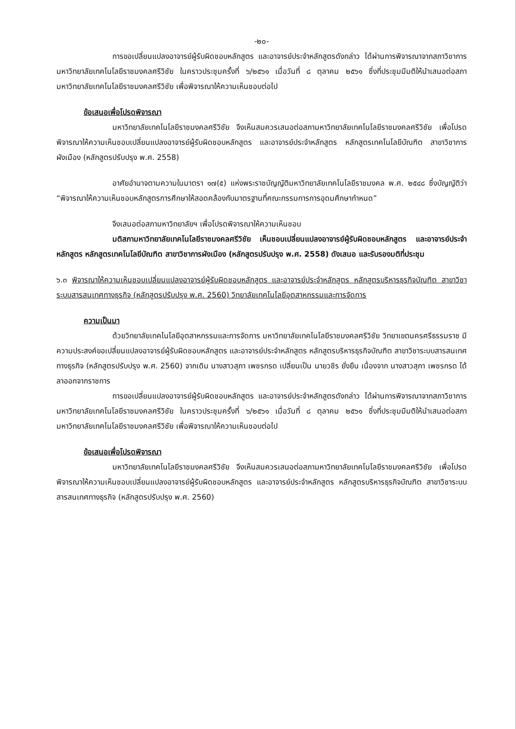-๒๐-
การขอเปลี่ยนแปลงอาจารย์ผู้รับผิดชอบหลักสูตร และอาจารย์ประจำหลักสูตรดังกล่าว ได้ผ่านการพิจารณาจากสภาวิชาการมหาวิทยาลัยเทคโนโลยีราชมงคลศรีวิชัย ในคราวประชุมครั้งที่ ๖/๒๕๖๑ เมื่อวันที่ ๘ ตุลาคม ๒๕๖๑ ซึ่งที่ประชุมมีมติให้นำเสนอต่อสภามหาวิทยาลัยเทคโนโลยีราชมงคลศรีวิชัย เพื่อพิจารณาให้ความเห็นชอบต่อไป
ข้อเสนอเพื่อโปรดพิจารณา
มหาวิทยาลัยเทคโนโลยีราชมงคลศรีวิชัย จึงเห็นสมควรเสนอต่อสภามหาวิทยาลัยเทคโนโลยีราชมงคลศรีวิชัย เพื่อโปรดพิจารณาให้ความเห็นชอบเปลี่ยนแปลงอาจารย์ผู้รับผิดชอบหลักสูตร และอาจารย์ประจำหลักสูตร หลักสูตรเทคโนโลยีบัณฑิต สาขาวิชาการผังเมือง (หลักสูตรปรับปรุง พ.ศ. 2558)
อาศัยอำนาจตามความในมาตรา ๑๗(๕) แห่งพระราชบัญญัติมหาวิทยาลัยเทคโนโลยีราชมงคล พ.ศ. ๒๕๔๘ ซึ่งบัญญัติว่า “พิจารณาให้ความเห็นชอบหลักสูตรการศึกษาให้สอดคล้องกับมาตรฐานที่คณะกรรมการการอุดมศึกษากำหนด”
จึงเสนอต่อสภามหาวิทยาลัยฯ เพื่อโปรดพิจารณาให้ความเห็นชอบ
มติสภามหาวิทยาลัยเทคโนโลยีราชมงคลศรีวิชัย เห็นชอบเปลี่ยนแปลงอาจารย์ผู้รับผิดชอบหลักสูตร และอาจารย์ประจำหลักสูตร หลักสูตรเทคโนโลยีบัณฑิต สาขาวิชาการผังเมือง (หลักสูตรปรับปรุง พ.ศ. 2558) ดังเสนอ และรับรองมติที่ประชุม
๖.๓ พิจารณาให้ความเห็นชอบเปลี่ยนแปลงอาจารย์ผู้รับผิดชอบหลักสูตร และอาจารย์ประจำหลักสูตร หลักสูตรบริหารธุรกิจบัณฑิต สาขาวิชาระบบสารสนเทศทางธุรกิจ (หลักสูตรปรับปรุง พ.ศ. 2560) วิทยาลัยเทคโนโลยีอุตสาหกรรมและการจัดการ
ความเป็นมา
ด้วยวิทยาลัยเทคโนโลยีอุตสาหกรรมและการจัดการ มหาวิทยาลัยเทคโนโลยีราชมงคลศรีวิชัย วิทยาเขตนครศรีธรรมราช มีความประสงค์ขอเปลี่ยนแปลงอาจารย์ผู้รับผิดชอบหลักสูตร และอาจารย์ประจำหลักสูตร หลักสูตรบริหารธุรกิจบัณฑิต สาขาวิชาระบบสารสนเทศทางธุรกิจ (หลักสูตรปรับปรุง พ.ศ. 2560) จากเดิม นางสาวสุภา เพชรกรด เปลี่ยนเป็น นายวชิร ยั่งยืน เนื่องจาก นางสาวสุภา เพชรกรด ได้ลาออกจากราชการ
การขอเปลี่ยนแปลงอาจารย์ผู้รับผิดชอบหลักสูตร และอาจารย์ประจำหลักสูตรดังกล่าว ได้ผ่านการพิจารณาจากสภาวิชาการมหาวิทยาลัยเทคโนโลยีราชมงคลศรีวิชัย ในคราวประชุมครั้งที่ ๖/๒๕๖๑ เมื่อวันที่ ๘ ตุลาคม ๒๕๖๑ ซึ่งที่ประชุมมีมติให้นำเสนอต่อสภามหาวิทยาลัยเทคโนโลยีราชมงคลศรีวิชัย เพื่อพิจารณาให้ความเห็นชอบต่อไป
ข้อเสนอเพื่อโปรดพิจารณา
มหาวิทยาลัยเทคโนโลยีราชมงคลศรีวิชัย จึงเห็นสมควรเสนอต่อสภามหาวิทยาลัยเทคโนโลยีราชมงคลศรีวิชัย เพื่อโปรดพิจารณาให้ความเห็นชอบเปลี่ยนแปลงอาจารย์ผู้รับผิดชอบหลักสูตร และอาจารย์ประจำหลักสูตร หลักสูตรบริหารธุรกิจบัณฑิต สาขาวิชาระบบสารสนเทศทางธุรกิจ (หลักสูตรปรับปรุง พ.ศ. 2560)